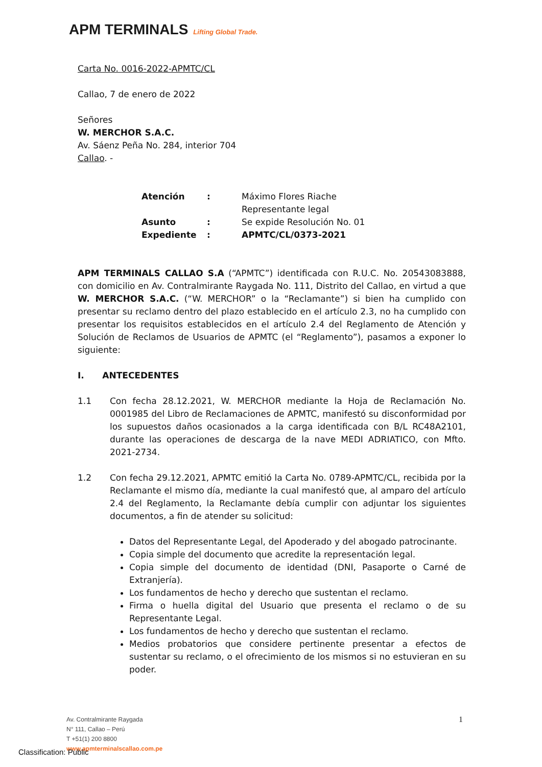APM TERMINALS Lifting Global Trade.
Carta No. 0016-2022-APMTC/CL
Callao, 7 de enero de 2022
Señores
W. MERCHOR S.A.C.
Av. Sáenz Peña No. 284, interior 704
Callao. -
| Atención | : | Máximo Flores Riache Representante legal |
| Asunto | : | Se expide Resolución No. 01 |
| Expediente | : | APMTC/CL/0373-2021 |
APM TERMINALS CALLAO S.A (“APMTC”) identificada con R.U.C. No. 20543083888, con domicilio en Av. Contralmirante Raygada No. 111, Distrito del Callao, en virtud a que W. MERCHOR S.A.C. (“W. MERCHOR” o la “Reclamante”) si bien ha cumplido con presentar su reclamo dentro del plazo establecido en el artículo 2.3, no ha cumplido con presentar los requisitos establecidos en el artículo 2.4 del Reglamento de Atención y Solución de Reclamos de Usuarios de APMTC (el “Reglamento”), pasamos a exponer lo siguiente:
I. ANTECEDENTES
1.1 Con fecha 28.12.2021, W. MERCHOR mediante la Hoja de Reclamación No. 0001985 del Libro de Reclamaciones de APMTC, manifestó su disconformidad por los supuestos daños ocasionados a la carga identificada con B/L RC48A2101, durante las operaciones de descarga de la nave MEDI ADRIATICO, con Mfto. 2021-2734.
1.2 Con fecha 29.12.2021, APMTC emitió la Carta No. 0789-APMTC/CL, recibida por la Reclamante el mismo día, mediante la cual manifestó que, al amparo del artículo 2.4 del Reglamento, la Reclamante debía cumplir con adjuntar los siguientes documentos, a fin de atender su solicitud:
Datos del Representante Legal, del Apoderado y del abogado patrocinante.
Copia simple del documento que acredite la representación legal.
Copia simple del documento de identidad (DNI, Pasaporte o Carné de Extranjería).
Los fundamentos de hecho y derecho que sustentan el reclamo.
Firma o huella digital del Usuario que presenta el reclamo o de su Representante Legal.
Los fundamentos de hecho y derecho que sustentan el reclamo.
Medios probatorios que considere pertinente presentar a efectos de sustentar su reclamo, o el ofrecimiento de los mismos si no estuvieran en su poder.
1
Av. Contralmirante Raygada
N° 111, Callao – Perú
T +51(1) 200 8800
www.apmterminalscallao.com.pe
Classification: Public